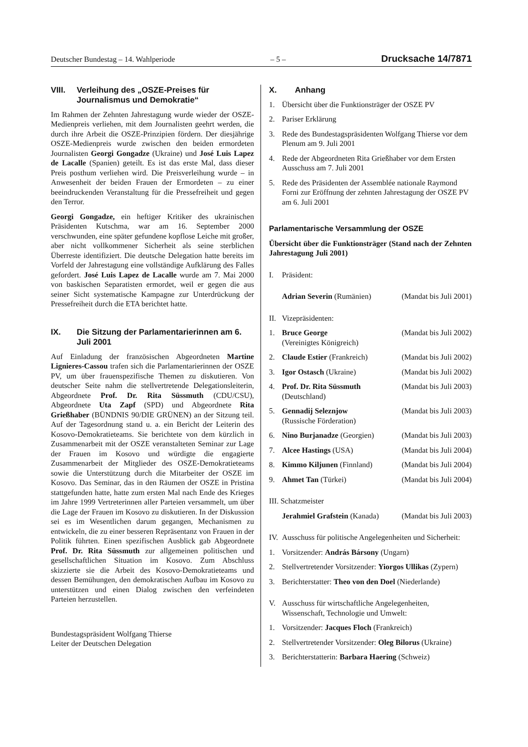Deutscher Bundestag – 14. Wahlperiode – 5 – Drucksache 14/7871
VIII. Verleihung des „OSZE-Preises für Journalismus und Demokratie“
Im Rahmen der Zehnten Jahrestagung wurde wieder der OSZE-Medienpreis verliehen, mit dem Journalisten geehrt werden, die durch ihre Arbeit die OSZE-Prinzipien fördern. Der diesjährige OSZE-Medienpreis wurde zwischen den beiden ermordeten Journalisten Georgi Gongadze (Ukraine) und José Luis Lapez de Lacalle (Spanien) geteilt. Es ist das erste Mal, dass dieser Preis posthum verliehen wird. Die Preisverleihung wurde – in Anwesenheit der beiden Frauen der Ermordeten – zu einer beeindruckenden Veranstaltung für die Pressefreiheit und gegen den Terror.
Georgi Gongadze, ein heftiger Kritiker des ukrainischen Präsidenten Kutschma, war am 16. September 2000 verschwunden, eine später gefundene kopflose Leiche mit großer, aber nicht vollkommener Sicherheit als seine sterblichen Überreste identifiziert. Die deutsche Delegation hatte bereits im Vorfeld der Jahrestagung eine vollständige Aufklärung des Falles gefordert. José Luis Lapez de Lacalle wurde am 7. Mai 2000 von baskischen Separatisten ermordet, weil er gegen die aus seiner Sicht systematische Kampagne zur Unterdrückung der Pressefreiheit durch die ETA berichtet hatte.
IX. Die Sitzung der Parlamentarierinnen am 6. Juli 2001
Auf Einladung der französischen Abgeordneten Martine Lignieres-Cassou trafen sich die Parlamentarierinnen der OSZE PV, um über frauenspezifische Themen zu diskutieren. Von deutscher Seite nahm die stellvertretende Delegationsleiterin, Abgeordnete Prof. Dr. Rita Süssmuth (CDU/CSU), Abgeordnete Uta Zapf (SPD) und Abgeordnete Rita Grießhaber (BÜNDNIS 90/DIE GRÜNEN) an der Sitzung teil. Auf der Tagesordnung stand u. a. ein Bericht der Leiterin des Kosovo-Demokratieteams. Sie berichtete von dem kürzlich in Zusammenarbeit mit der OSZE veranstalteten Seminar zur Lage der Frauen im Kosovo und würdigte die engagierte Zusammenarbeit der Mitglieder des OSZE-Demokratieteams sowie die Unterstützung durch die Mitarbeiter der OSZE im Kosovo. Das Seminar, das in den Räumen der OSZE in Pristina stattgefunden hatte, hatte zum ersten Mal nach Ende des Krieges im Jahre 1999 Vertreterinnen aller Parteien versammelt, um über die Lage der Frauen im Kosovo zu diskutieren. In der Diskussion sei es im Wesentlichen darum gegangen, Mechanismen zu entwickeln, die zu einer besseren Repräsentanz von Frauen in der Politik führten. Einen spezifischen Ausblick gab Abgeordnete Prof. Dr. Rita Süssmuth zur allgemeinen politischen und gesellschaftlichen Situation im Kosovo. Zum Abschluss skizzierte sie die Arbeit des Kosovo-Demokratieteams und dessen Bemühungen, den demokratischen Aufbau im Kosovo zu unterstützen und einen Dialog zwischen den verfeindeten Parteien herzustellen.
Bundestagspräsident Wolfgang Thierse
Leiter der Deutschen Delegation
X. Anhang
1. Übersicht über die Funktionsträger der OSZE PV
2. Pariser Erklärung
3. Rede des Bundestagspräsidenten Wolfgang Thierse vor dem Plenum am 9. Juli 2001
4. Rede der Abgeordneten Rita Grießhaber vor dem Ersten Ausschuss am 7. Juli 2001
5. Rede des Präsidenten der Assemblée nationale Raymond Forni zur Eröffnung der zehnten Jahrestagung der OSZE PV am 6. Juli 2001
Parlamentarische Versammlung der OSZE
Übersicht über die Funktionsträger (Stand nach der Zehnten Jahrestagung Juli 2001)
I. Präsident:
Adrian Severin (Rumänien) (Mandat bis Juli 2001)
II. Vizepräsidenten:
1. Bruce George
(Vereinigtes Königreich) (Mandat bis Juli 2002)
2. Claude Estier (Frankreich) (Mandat bis Juli 2002)
3. Igor Ostasch (Ukraine) (Mandat bis Juli 2002)
4. Prof. Dr. Rita Süssmuth
(Deutschland) (Mandat bis Juli 2003)
5. Gennadij Seleznjow
(Russische Förderation) (Mandat bis Juli 2003)
6. Nino Burjanadze (Georgien) (Mandat bis Juli 2003)
7. Alcee Hastings (USA) (Mandat bis Juli 2004)
8. Kimmo Kiljunen (Finnland) (Mandat bis Juli 2004)
9. Ahmet Tan (Türkei) (Mandat bis Juli 2004)
III. Schatzmeister
Jerahmiel Grafstein (Kanada) (Mandat bis Juli 2003)
IV. Ausschuss für politische Angelegenheiten und Sicherheit:
1. Vorsitzender: András Bársony (Ungarn)
2. Stellvertretender Vorsitzender: Yiorgos Ullikas (Zypern)
3. Berichterstatter: Theo von den Doel (Niederlande)
V. Ausschuss für wirtschaftliche Angelegenheiten, Wissenschaft, Technologie und Umwelt:
1. Vorsitzender: Jacques Floch (Frankreich)
2. Stellvertretender Vorsitzender: Oleg Bilorus (Ukraine)
3. Berichterstatterin: Barbara Haering (Schweiz)